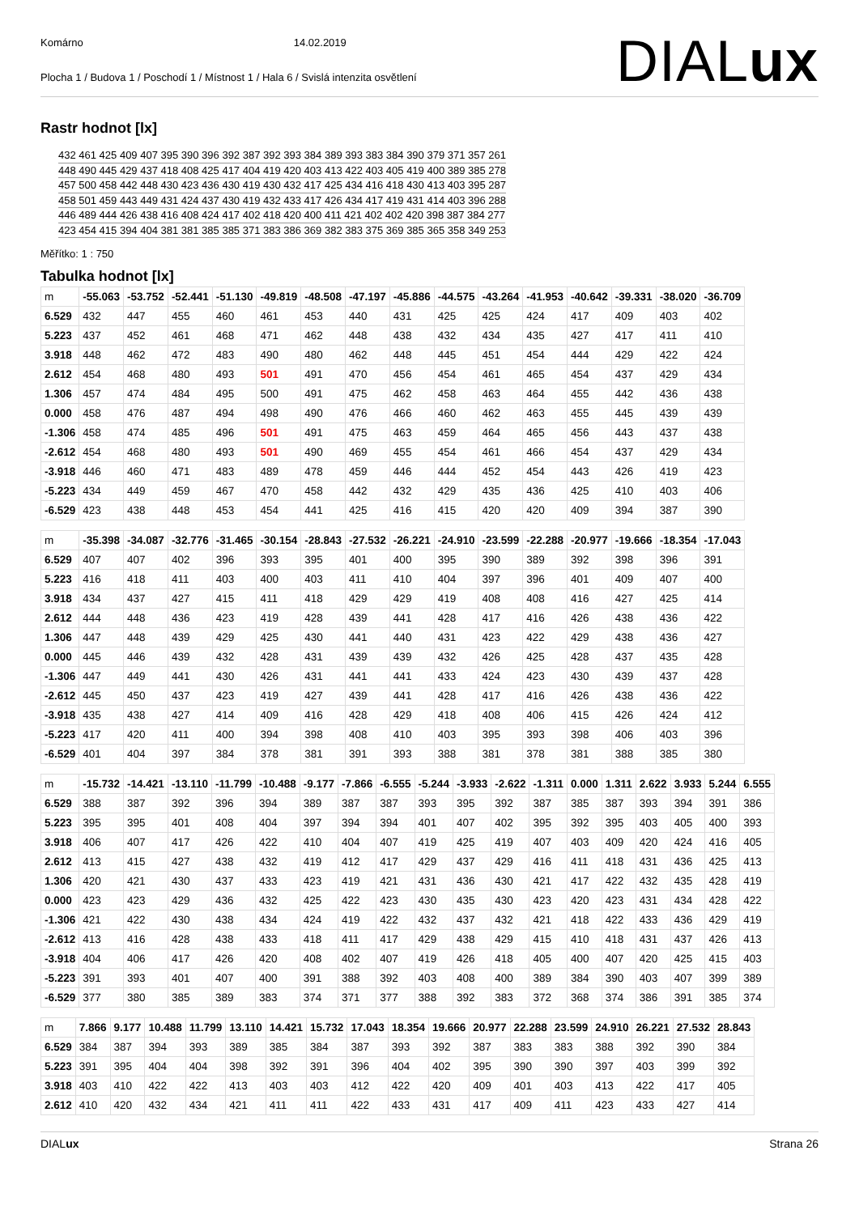Komárno 14.02.2019
Plocha 1 / Budova 1 / Poschodí 1 / Místnost 1 / Hala 6 / Svislá intenzita osvětlení
DIALux
Rastr hodnot [lx]
432 461 425 409 407 395 390 396 392 387 392 393 384 389 393 383 384 390 379 371 357 261
448 490 445 429 437 418 408 425 417 404 419 420 403 413 422 403 405 419 400 389 385 278
457 500 458 442 448 430 423 436 430 419 430 432 417 425 434 416 418 430 413 403 395 287
458 501 459 443 449 431 424 437 430 419 432 433 417 426 434 417 419 431 414 403 396 288
446 489 444 426 438 416 408 424 417 402 418 420 400 411 421 402 402 420 398 387 384 277
423 454 415 394 404 381 381 385 385 371 383 386 369 382 383 375 369 385 365 358 349 253
Měřítko: 1 : 750
Tabulka hodnot [lx]
| m | -55.063 | -53.752 | -52.441 | -51.130 | -49.819 | -48.508 | -47.197 | -45.886 | -44.575 | -43.264 | -41.953 | -40.642 | -39.331 | -38.020 | -36.709 |
| 6.529 | 432 | 447 | 455 | 460 | 461 | 453 | 440 | 431 | 425 | 425 | 424 | 417 | 409 | 403 | 402 |
| 5.223 | 437 | 452 | 461 | 468 | 471 | 462 | 448 | 438 | 432 | 434 | 435 | 427 | 417 | 411 | 410 |
| 3.918 | 448 | 462 | 472 | 483 | 490 | 480 | 462 | 448 | 445 | 451 | 454 | 444 | 429 | 422 | 424 |
| 2.612 | 454 | 468 | 480 | 493 | 501 | 491 | 470 | 456 | 454 | 461 | 465 | 454 | 437 | 429 | 434 |
| 1.306 | 457 | 474 | 484 | 495 | 500 | 491 | 475 | 462 | 458 | 463 | 464 | 455 | 442 | 436 | 438 |
| 0.000 | 458 | 476 | 487 | 494 | 498 | 490 | 476 | 466 | 460 | 462 | 463 | 455 | 445 | 439 | 439 |
| -1.306 | 458 | 474 | 485 | 496 | 501 | 491 | 475 | 463 | 459 | 464 | 465 | 456 | 443 | 437 | 438 |
| -2.612 | 454 | 468 | 480 | 493 | 501 | 490 | 469 | 455 | 454 | 461 | 466 | 454 | 437 | 429 | 434 |
| -3.918 | 446 | 460 | 471 | 483 | 489 | 478 | 459 | 446 | 444 | 452 | 454 | 443 | 426 | 419 | 423 |
| -5.223 | 434 | 449 | 459 | 467 | 470 | 458 | 442 | 432 | 429 | 435 | 436 | 425 | 410 | 403 | 406 |
| -6.529 | 423 | 438 | 448 | 453 | 454 | 441 | 425 | 416 | 415 | 420 | 420 | 409 | 394 | 387 | 390 |
| m | -35.398 | -34.087 | -32.776 | -31.465 | -30.154 | -28.843 | -27.532 | -26.221 | -24.910 | -23.599 | -22.288 | -20.977 | -19.666 | -18.354 | -17.043 |
| 6.529 | 407 | 407 | 402 | 396 | 393 | 395 | 401 | 400 | 395 | 390 | 389 | 392 | 398 | 396 | 391 |
| 5.223 | 416 | 418 | 411 | 403 | 400 | 403 | 411 | 410 | 404 | 397 | 396 | 401 | 409 | 407 | 400 |
| 3.918 | 434 | 437 | 427 | 415 | 411 | 418 | 429 | 429 | 419 | 408 | 408 | 416 | 427 | 425 | 414 |
| 2.612 | 444 | 448 | 436 | 423 | 419 | 428 | 439 | 441 | 428 | 417 | 416 | 426 | 438 | 436 | 422 |
| 1.306 | 447 | 448 | 439 | 429 | 425 | 430 | 441 | 440 | 431 | 423 | 422 | 429 | 438 | 436 | 427 |
| 0.000 | 445 | 446 | 439 | 432 | 428 | 431 | 439 | 439 | 432 | 426 | 425 | 428 | 437 | 435 | 428 |
| -1.306 | 447 | 449 | 441 | 430 | 426 | 431 | 441 | 441 | 433 | 424 | 423 | 430 | 439 | 437 | 428 |
| -2.612 | 445 | 450 | 437 | 423 | 419 | 427 | 439 | 441 | 428 | 417 | 416 | 426 | 438 | 436 | 422 |
| -3.918 | 435 | 438 | 427 | 414 | 409 | 416 | 428 | 429 | 418 | 408 | 406 | 415 | 426 | 424 | 412 |
| -5.223 | 417 | 420 | 411 | 400 | 394 | 398 | 408 | 410 | 403 | 395 | 393 | 398 | 406 | 403 | 396 |
| -6.529 | 401 | 404 | 397 | 384 | 378 | 381 | 391 | 393 | 388 | 381 | 378 | 381 | 388 | 385 | 380 |
| m | -15.732 | -14.421 | -13.110 | -11.799 | -10.488 | -9.177 | -7.866 | -6.555 | -5.244 | -3.933 | -2.622 | -1.311 | 0.000 | 1.311 | 2.622 | 3.933 | 5.244 | 6.555 |
| 6.529 | 388 | 387 | 392 | 396 | 394 | 389 | 387 | 387 | 393 | 395 | 392 | 387 | 385 | 387 | 393 | 394 | 391 | 386 |
| 5.223 | 395 | 395 | 401 | 408 | 404 | 397 | 394 | 394 | 401 | 407 | 402 | 395 | 392 | 395 | 403 | 405 | 400 | 393 |
| 3.918 | 406 | 407 | 417 | 426 | 422 | 410 | 404 | 407 | 419 | 425 | 419 | 407 | 403 | 409 | 420 | 424 | 416 | 405 |
| 2.612 | 413 | 415 | 427 | 438 | 432 | 419 | 412 | 417 | 429 | 437 | 429 | 416 | 411 | 418 | 431 | 436 | 425 | 413 |
| 1.306 | 420 | 421 | 430 | 437 | 433 | 423 | 419 | 421 | 431 | 436 | 430 | 421 | 417 | 422 | 432 | 435 | 428 | 419 |
| 0.000 | 423 | 423 | 429 | 436 | 432 | 425 | 422 | 423 | 430 | 435 | 430 | 423 | 420 | 423 | 431 | 434 | 428 | 422 |
| -1.306 | 421 | 422 | 430 | 438 | 434 | 424 | 419 | 422 | 432 | 437 | 432 | 421 | 418 | 422 | 433 | 436 | 429 | 419 |
| -2.612 | 413 | 416 | 428 | 438 | 433 | 418 | 411 | 417 | 429 | 438 | 429 | 415 | 410 | 418 | 431 | 437 | 426 | 413 |
| -3.918 | 404 | 406 | 417 | 426 | 420 | 408 | 402 | 407 | 419 | 426 | 418 | 405 | 400 | 407 | 420 | 425 | 415 | 403 |
| -5.223 | 391 | 393 | 401 | 407 | 400 | 391 | 388 | 392 | 403 | 408 | 400 | 389 | 384 | 390 | 403 | 407 | 399 | 389 |
| -6.529 | 377 | 380 | 385 | 389 | 383 | 374 | 371 | 377 | 388 | 392 | 383 | 372 | 368 | 374 | 386 | 391 | 385 | 374 |
| m | 7.866 | 9.177 | 10.488 | 11.799 | 13.110 | 14.421 | 15.732 | 17.043 | 18.354 | 19.666 | 20.977 | 22.288 | 23.599 | 24.910 | 26.221 | 27.532 | 28.843 |
| 6.529 | 384 | 387 | 394 | 393 | 389 | 385 | 384 | 387 | 393 | 392 | 387 | 383 | 383 | 388 | 392 | 390 | 384 |
| 5.223 | 391 | 395 | 404 | 404 | 398 | 392 | 391 | 396 | 404 | 402 | 395 | 390 | 390 | 397 | 403 | 399 | 392 |
| 3.918 | 403 | 410 | 422 | 422 | 413 | 403 | 403 | 412 | 422 | 420 | 409 | 401 | 403 | 413 | 422 | 417 | 405 |
| 2.612 | 410 | 420 | 432 | 434 | 421 | 411 | 411 | 422 | 433 | 431 | 417 | 409 | 411 | 423 | 433 | 427 | 414 |
DIALux Strana 26